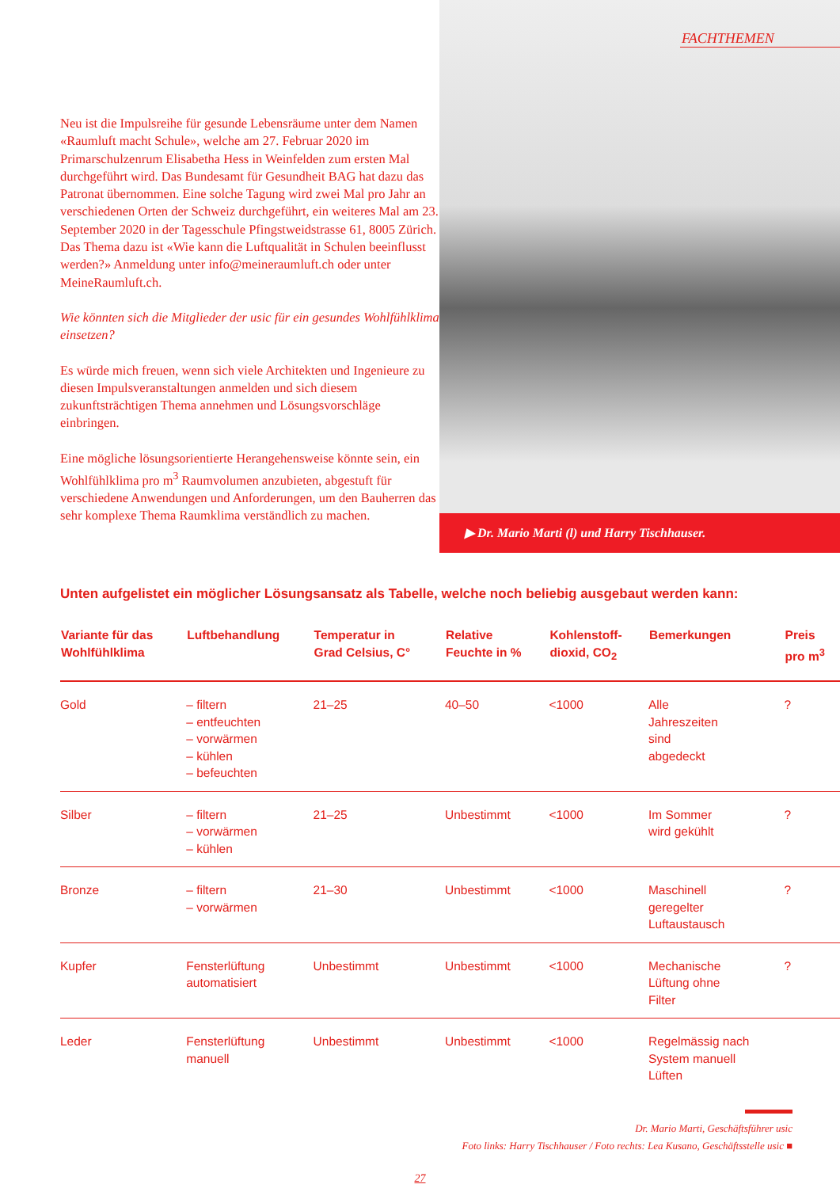Neu ist die Impulsreihe für gesunde Lebensräume unter dem Namen «Raumluft macht Schule», welche am 27. Februar 2020 im Primarschulzenrum Elisabetha Hess in Weinfelden zum ersten Mal durchgeführt wird. Das Bundesamt für Gesundheit BAG hat dazu das Patronat übernommen. Eine solche Tagung wird zwei Mal pro Jahr an verschiedenen Orten der Schweiz durchgeführt, ein weiteres Mal am 23. September 2020 in der Tagesschule Pfingstweidstrasse 61, 8005 Zürich. Das Thema dazu ist «Wie kann die Luftqualität in Schulen beeinflusst werden?» Anmeldung unter info@meineraumluft.ch oder unter MeineRaumluft.ch.
Wie könnten sich die Mitglieder der usic für ein gesundes Wohlfühlklima einsetzen?
Es würde mich freuen, wenn sich viele Architekten und Ingenieure zu diesen Impulsveranstaltungen anmelden und sich diesem zukunftsträchtigen Thema annehmen und Lösungs­vorschläge einbringen.
Eine mögliche lösungsorientierte Herangehensweise könnte sein, ein Wohlfühlklima pro m<sup>3</sup> Raumvolumen anzubieten, abgestuft für verschiedene Anwendungen und Anforderungen, um den Bauherren das sehr komplexe Thema Raumklima verständlich zu machen.
FACHTHEMEN
▶ Dr. Mario Marti (l) und Harry Tischhauser.
Unten aufgelistet ein möglicher Lösungsansatz als Tabelle, welche noch beliebig ausgebaut werden kann:
| Variante für das Wohlfühlklima | Luftbehandlung | Temperatur in Grad Celsius, C° | Relative Feuchte in % | Kohlenstoff- dioxid, CO<sub>2</sub> | Bemerkungen | Preis pro m<sup>3</sup> |
| --- | --- | --- | --- | --- | --- | --- |
| Gold | – filtern – entfeuchten – vorwärmen – kühlen – befeuchten | 21–25 | 40–50 | <1000 | Alle Jahreszeiten sind abgedeckt | ? |
| Silber | – filtern – vorwärmen – kühlen | 21–25 | Unbestimmt | <1000 | Im Sommer wird gekühlt | ? |
| Bronze | – filtern – vorwärmen | 21–30 | Unbestimmt | <1000 | Maschinell geregelter Luftaustausch | ? |
| Kupfer | Fensterlüftung automatisiert | Unbestimmt | Unbestimmt | <1000 | Mechanische Lüftung ohne Filter | ? |
| Leder | Fensterlüftung manuell | Unbestimmt | Unbestimmt | <1000 | Regelmässig nach System manuell Lüften | |
Dr. Mario Marti, Geschäftsführer usic
Foto links: Harry Tischhauser / Foto rechts: Lea Kusano, Geschäftsstelle usic ■
27